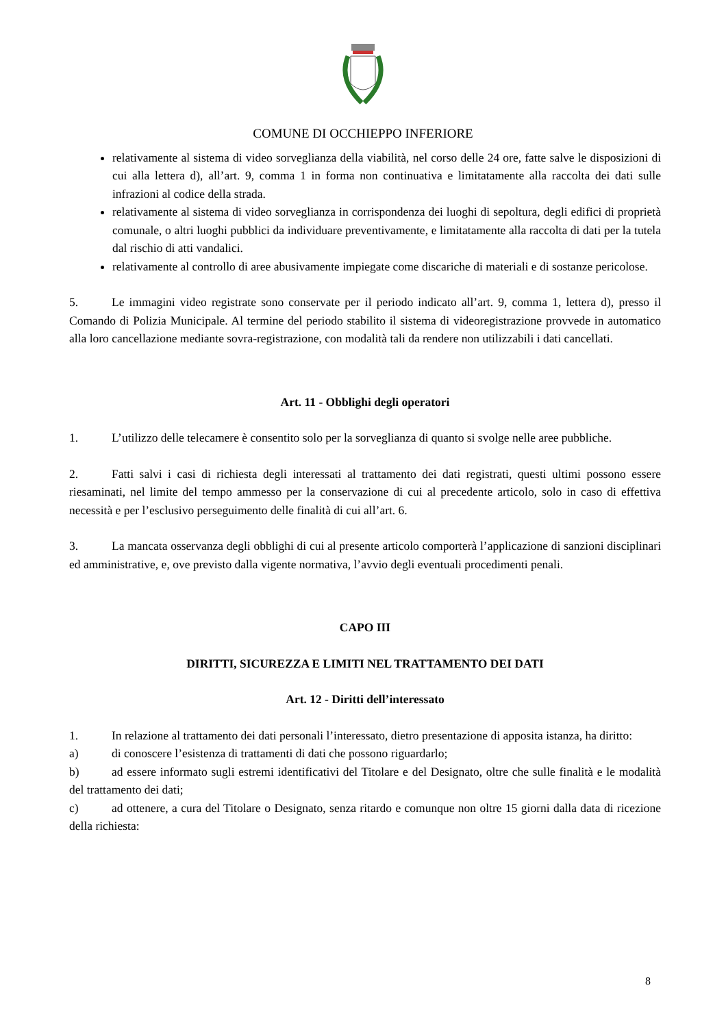COMUNE DI OCCHIEPPO INFERIORE
relativamente al sistema di video sorveglianza della viabilità, nel corso delle 24 ore, fatte salve le disposizioni di cui alla lettera d), all’art. 9, comma 1 in forma non continuativa e limitatamente alla raccolta dei dati sulle infrazioni al codice della strada.
relativamente al sistema di video sorveglianza in corrispondenza dei luoghi di sepoltura, degli edifici di proprietà comunale, o altri luoghi pubblici da individuare preventivamente, e limitatamente alla raccolta di dati per la tutela dal rischio di atti vandalici.
relativamente al controllo di aree abusivamente impiegate come discariche di materiali e di sostanze pericolose.
5. Le immagini video registrate sono conservate per il periodo indicato all’art. 9, comma 1, lettera d), presso il Comando di Polizia Municipale. Al termine del periodo stabilito il sistema di videoregistrazione provvede in automatico alla loro cancellazione mediante sovra-registrazione, con modalità tali da rendere non utilizzabili i dati cancellati.
Art. 11 - Obblighi degli operatori
1. L’utilizzo delle telecamere è consentito solo per la sorveglianza di quanto si svolge nelle aree pubbliche.
2. Fatti salvi i casi di richiesta degli interessati al trattamento dei dati registrati, questi ultimi possono essere riesaminati, nel limite del tempo ammesso per la conservazione di cui al precedente articolo, solo in caso di effettiva necessità e per l’esclusivo perseguimento delle finalità di cui all’art. 6.
3. La mancata osservanza degli obblighi di cui al presente articolo comporterà l’applicazione di sanzioni disciplinari ed amministrative, e, ove previsto dalla vigente normativa, l’avvio degli eventuali procedimenti penali.
CAPO III
DIRITTI, SICUREZZA E LIMITI NEL TRATTAMENTO DEI DATI
Art. 12 - Diritti dell’interessato
1. In relazione al trattamento dei dati personali l’interessato, dietro presentazione di apposita istanza, ha diritto:
a) di conoscere l’esistenza di trattamenti di dati che possono riguardarlo;
b) ad essere informato sugli estremi identificativi del Titolare e del Designato, oltre che sulle finalità e le modalità del trattamento dei dati;
c) ad ottenere, a cura del Titolare o Designato, senza ritardo e comunque non oltre 15 giorni dalla data di ricezione della richiesta:
8